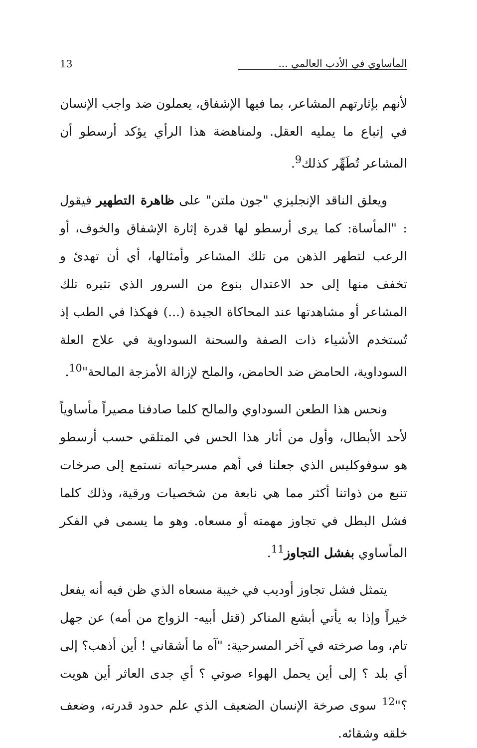المأساوي في الأدب العالمي ... 13
لأنهم بإثارتهم المشاعر، بما فيها الإشفاق، يعملون ضد واجب الإنسان في إتباع ما يمليه العقل. ولمناهضة هذا الرأي يؤكد أرسطو أن المشاعر تُطَهِّر كذلك<sup>9</sup>.
ويعلق الناقد الإنجليزي "جون ملتن" على ظاهرة التطهير فيقول : "المأساة: كما يرى أرسطو لها قدرة إثارة الإشفاق والخوف، أو الرعب لتطهر الذهن من تلك المشاعر وأمثالها، أي أن تهدئ و تخفف منها إلى حد الاعتدال بنوع من السرور الذي تثيره تلك المشاعر أو مشاهدتها عند المحاكاة الجيدة (...) فهكذا في الطب إذ تُستخدم الأشياء ذات الصفة والسحنة السوداوية في علاج العلة السوداوية، الحامض ضد الحامض، والملح لإزالة الأمزجة المالحة"<sup>10</sup>.
ونحس هذا الطعن السوداوي والمالح كلما صادفنا مصيراً مأساوياً لأحد الأبطال، وأول من أثار هذا الحس في المتلقي حسب أرسطو هو سوفوكليس الذي جعلنا في أهم مسرحياته نستمع إلى صرخات تنبع من ذواتنا أكثر مما هي نابعة من شخصيات ورقية، وذلك كلما فشل البطل في تجاوز مهمته أو مسعاه. وهو ما يسمى في الفكر المأساوي بفشل التجاوز<sup>11</sup>.
يتمثل فشل تجاوز أوديب في خيبة مسعاه الذي ظن فيه أنه يفعل خيراً وإذا به يأتي أبشع المناكر (قتل أبيه- الزواج من أمه) عن جهل تام، وما صرخته في آخر المسرحية: "آه ما أشقاني ! أين أذهب؟ إلى أي بلد ؟ إلى أين يحمل الهواء صوتي ؟ أي جدى العاثر أين هويت ؟"<sup>12</sup> سوى صرخة الإنسان الضعيف الذي علم حدود قدرته، وضعف خلقه وشقائه.